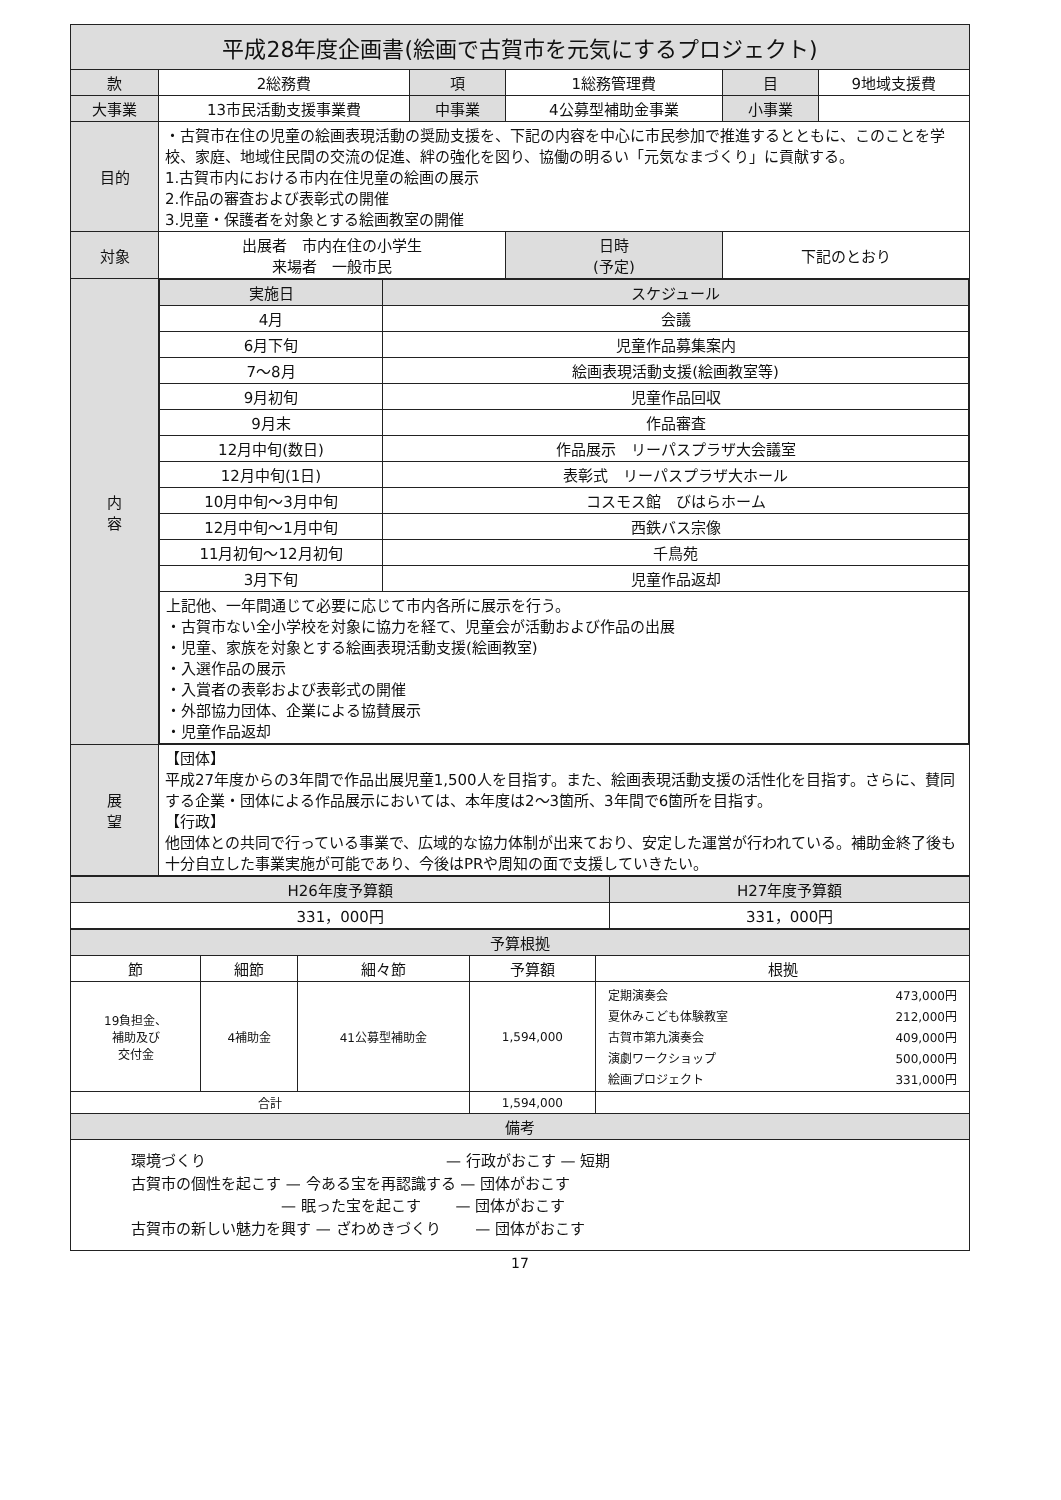平成28年度企画書(絵画で古賀市を元気にするプロジェクト)
| 款 | 2総務費 | 項 | 1総務管理費 | 目 | 9地域支援費 |
| 大事業 | 13市民活動支援事業費 | 中事業 | 4公募型補助金事業 | 小事業 | |
| 目的 | ・古賀市在住の児童の絵画表現活動の奨励支援を、下記の内容を中心に市民参加で推進するとともに、このことを学校、家庭、地域住民間の交流の促進、絆の強化を図り、協働の明るい「元気なまづくり」に貢献する。 1.古賀市内における市内在住児童の絵画の展示 2.作品の審査および表彰式の開催 3.児童・保護者を対象とする絵画教室の開催 | | | | |
| 対象 | 出展者 市内在住の小学生 来場者 一般市民 | | 日時 (予定) | 下記のとおり | |
| 内 容 | / 実施日 / スケジュール / / --- / --- / / 4月 / 会議 / / 6月下旬 / 児童作品募集案内 / / 7～8月 / 絵画表現活動支援(絵画教室等) / / 9月初旬 / 児童作品回収 / / 9月末 / 作品審査 / / 12月中旬(数日) / 作品展示 リーパスプラザ大会議室 / / 12月中旬(1日) / 表彰式 リーパスプラザ大ホール / / 10月中旬～3月中旬 / コスモス館 びはらホーム / / 12月中旬～1月中旬 / 西鉄バス宗像 / / 11月初旬～12月初旬 / 千鳥苑 / / 3月下旬 / 児童作品返却 / / 上記他、一年間通じて必要に応じて市内各所に展示を行う。 ・古賀市ない全小学校を対象に協力を経て、児童会が活動および作品の出展 ・児童、家族を対象とする絵画表現活動支援(絵画教室) ・入選作品の展示 ・入賞者の表彰および表彰式の開催 ・外部協力団体、企業による協賛展示 ・児童作品返却 / / | | | | |
| 展 望 | 【団体】 平成27年度からの3年間で作品出展児童1,500人を目指す。また、絵画表現活動支援の活性化を目指す。さらに、賛同する企業・団体による作品展示においては、本年度は2～3箇所、3年間で6箇所を目指す。 【行政】 他団体との共同で行っている事業で、広域的な協力体制が出来ており、安定した運営が行われている。補助金終了後も十分自立した事業実施が可能であり、今後はPRや周知の面で支援していきたい。 | | | | |
| H26年度予算額 | H27年度予算額 |
| --- | --- |
| 331，000円 | 331，000円 |
| 予算根拠 | | | | |
| --- | --- | --- | --- | --- |
| 節 | 細節 | 細々節 | 予算額 | 根拠 |
| 19負担金、 補助及び 交付金 | 4補助金 | 41公募型補助金 | 1,594,000 | / 定期演奏会 / 473,000円 / / 夏休みこども体験教室 / 212,000円 / / 古賀市第九演奏会 / 409,000円 / / 演劇ワークショップ / 500,000円 / / 絵画プロジェクト / 331,000円 / |
| 合計 | | | 1,594,000 | |
| 備考 | | | | |
| 環境づくり — 行政がおこす — 短期 古賀市の個性を起こす — 今ある宝を再認識する — 団体がおこす — 眠った宝を起こす — 団体がおこす 古賀市の新しい魅力を興す — ざわめきづくり — 団体がおこす | | | | |
17